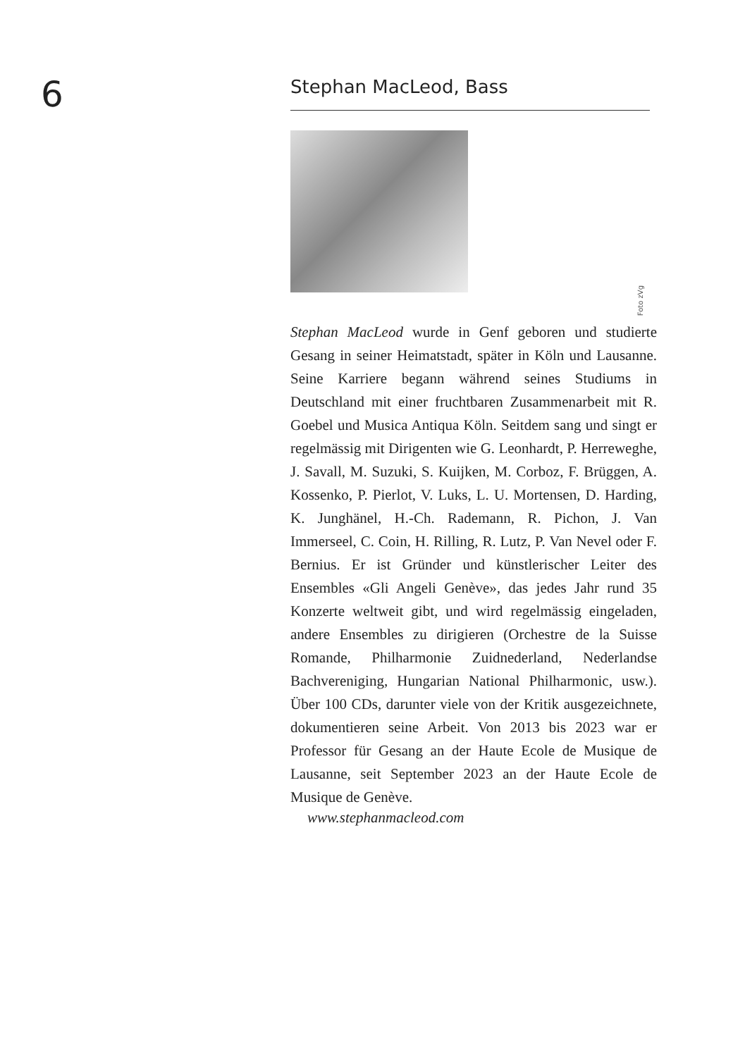6
Stephan MacLeod, Bass
Stephan MacLeod wurde in Genf geboren und studierte Gesang in seiner Heimatstadt, später in Köln und Lausanne. Seine Karriere begann während seines Studiums in Deutschland mit einer fruchtbaren Zusammenarbeit mit R. Goebel und Musica Antiqua Köln. Seitdem sang und singt er regelmässig mit Dirigenten wie G. Leonhardt, P. Herreweghe, J. Savall, M. Suzuki, S. Kuijken, M. Corboz, F. Brüggen, A. Kossenko, P. Pierlot, V. Luks, L. U. Mortensen, D. Harding, K. Junghänel, H.-Ch. Rademann, R. Pichon, J. Van Immerseel, C. Coin, H. Rilling, R. Lutz, P. Van Nevel oder F. Bernius. Er ist Gründer und künstlerischer Leiter des Ensembles «Gli Angeli Genève», das jedes Jahr rund 35 Konzerte weltweit gibt, und wird regelmässig eingeladen, andere Ensembles zu dirigieren (Orchestre de la Suisse Romande, Philharmonie Zuidnederland, Nederlandse Bachvereniging, Hungarian National Philharmonic, usw.). Über 100 CDs, darunter viele von der Kritik ausgezeichnete, dokumentieren seine Arbeit. Von 2013 bis 2023 war er Professor für Gesang an der Haute Ecole de Musique de Lausanne, seit September 2023 an der Haute Ecole de Musique de Genève.
www.stephanmacleod.com
Foto zVg